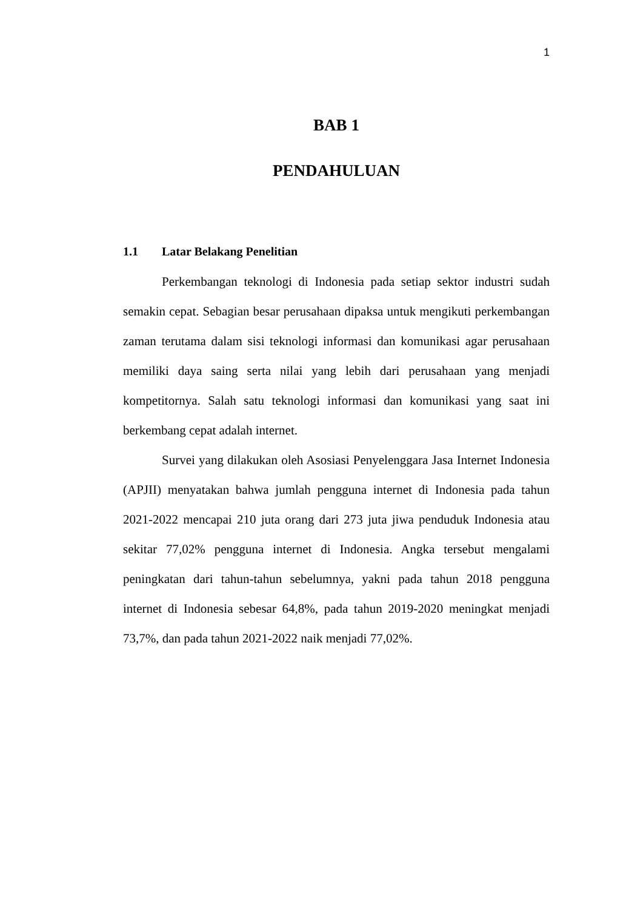1
BAB 1
PENDAHULUAN
1.1 Latar Belakang Penelitian
Perkembangan teknologi di Indonesia pada setiap sektor industri sudah semakin cepat. Sebagian besar perusahaan dipaksa untuk mengikuti perkembangan zaman terutama dalam sisi teknologi informasi dan komunikasi agar perusahaan memiliki daya saing serta nilai yang lebih dari perusahaan yang menjadi kompetitornya. Salah satu teknologi informasi dan komunikasi yang saat ini berkembang cepat adalah internet.
Survei yang dilakukan oleh Asosiasi Penyelenggara Jasa Internet Indonesia (APJII) menyatakan bahwa jumlah pengguna internet di Indonesia pada tahun 2021-2022 mencapai 210 juta orang dari 273 juta jiwa penduduk Indonesia atau sekitar 77,02% pengguna internet di Indonesia. Angka tersebut mengalami peningkatan dari tahun-tahun sebelumnya, yakni pada tahun 2018 pengguna internet di Indonesia sebesar 64,8%, pada tahun 2019-2020 meningkat menjadi 73,7%, dan pada tahun 2021-2022 naik menjadi 77,02%.